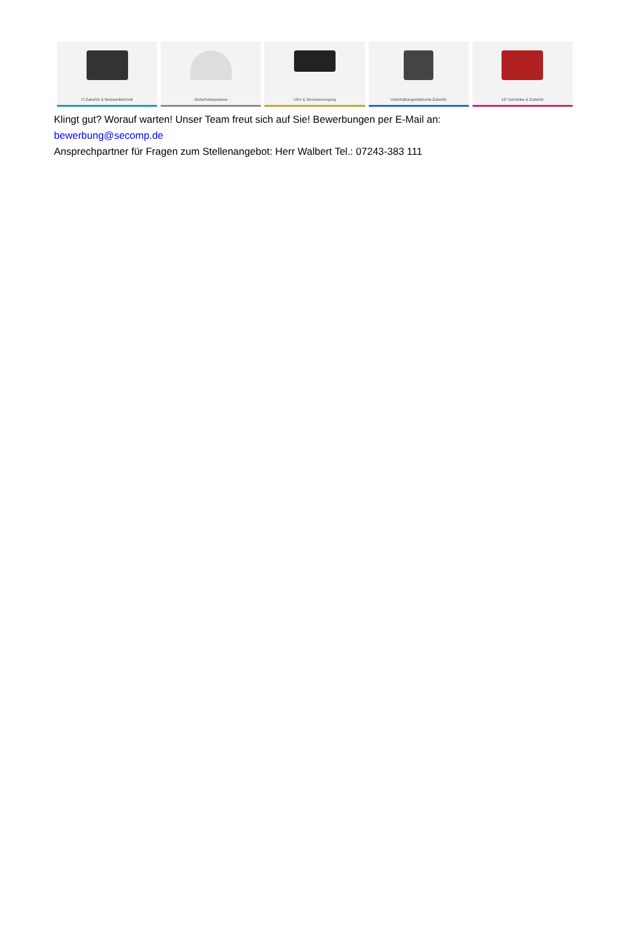IT-Zubehör & Netzwerktechnik Sicherheitssysteme USV & Stromversorgung Unterhaltungselektronik-Zubehör
19"-Schränke & Zubehör
Klingt gut? Worauf warten! Unser Team freut sich auf Sie! Bewerbungen per E-Mail an:
bewerbung@secomp.de
Ansprechpartner für Fragen zum Stellenangebot: Herr Walbert Tel.: 07243-383 111